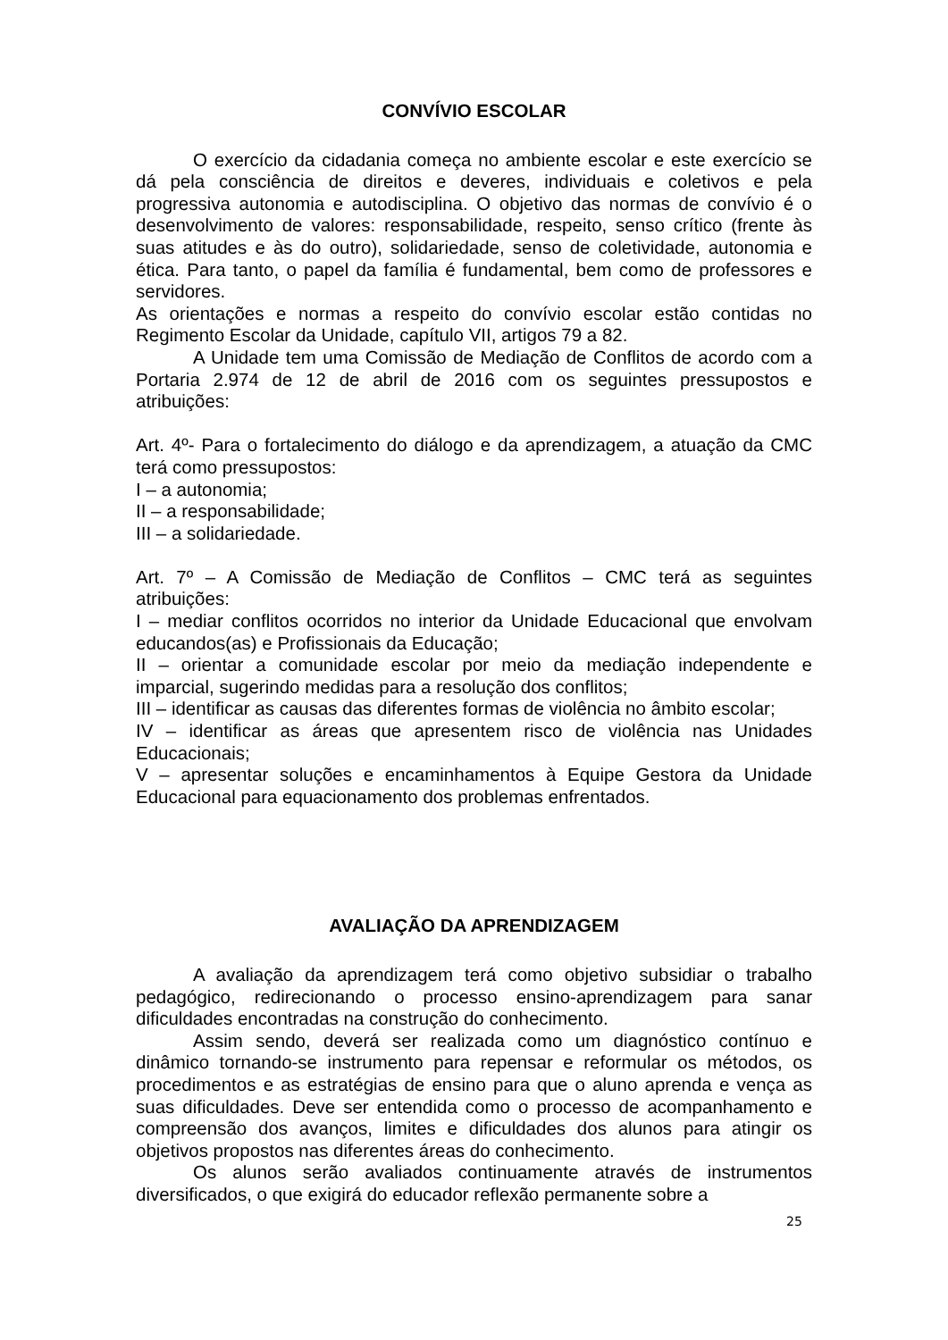CONVÍVIO ESCOLAR
O exercício da cidadania começa no ambiente escolar e este exercício se dá pela consciência de direitos e deveres, individuais e coletivos e pela progressiva autonomia e autodisciplina. O objetivo das normas de convívio é o desenvolvimento de valores: responsabilidade, respeito, senso crítico (frente às suas atitudes e às do outro), solidariedade, senso de coletividade, autonomia e ética. Para tanto, o papel da família é fundamental, bem como de professores e servidores.
As orientações e normas a respeito do convívio escolar estão contidas no Regimento Escolar da Unidade, capítulo VII, artigos 79 a 82.
A Unidade tem uma Comissão de Mediação de Conflitos de acordo com a Portaria 2.974 de 12 de abril de 2016 com os seguintes pressupostos e atribuições:
Art. 4º- Para o fortalecimento do diálogo e da aprendizagem, a atuação da CMC terá como pressupostos:
I – a autonomia;
II – a responsabilidade;
III – a solidariedade.
Art. 7º – A Comissão de Mediação de Conflitos – CMC terá as seguintes atribuições:
I – mediar conflitos ocorridos no interior da Unidade Educacional que envolvam educandos(as) e Profissionais da Educação;
II – orientar a comunidade escolar por meio da mediação independente e imparcial, sugerindo medidas para a resolução dos conflitos;
III – identificar as causas das diferentes formas de violência no âmbito escolar;
IV – identificar as áreas que apresentem risco de violência nas Unidades Educacionais;
V – apresentar soluções e encaminhamentos à Equipe Gestora da Unidade Educacional para equacionamento dos problemas enfrentados.
AVALIAÇÃO DA APRENDIZAGEM
A avaliação da aprendizagem terá como objetivo subsidiar o trabalho pedagógico, redirecionando o processo ensino-aprendizagem para sanar dificuldades encontradas na construção do conhecimento.
Assim sendo, deverá ser realizada como um diagnóstico contínuo e dinâmico tornando-se instrumento para repensar e reformular os métodos, os procedimentos e as estratégias de ensino para que o aluno aprenda e vença as suas dificuldades. Deve ser entendida como o processo de acompanhamento e compreensão dos avanços, limites e dificuldades dos alunos para atingir os objetivos propostos nas diferentes áreas do conhecimento.
Os alunos serão avaliados continuamente através de instrumentos diversificados, o que exigirá do educador reflexão permanente sobre a
25